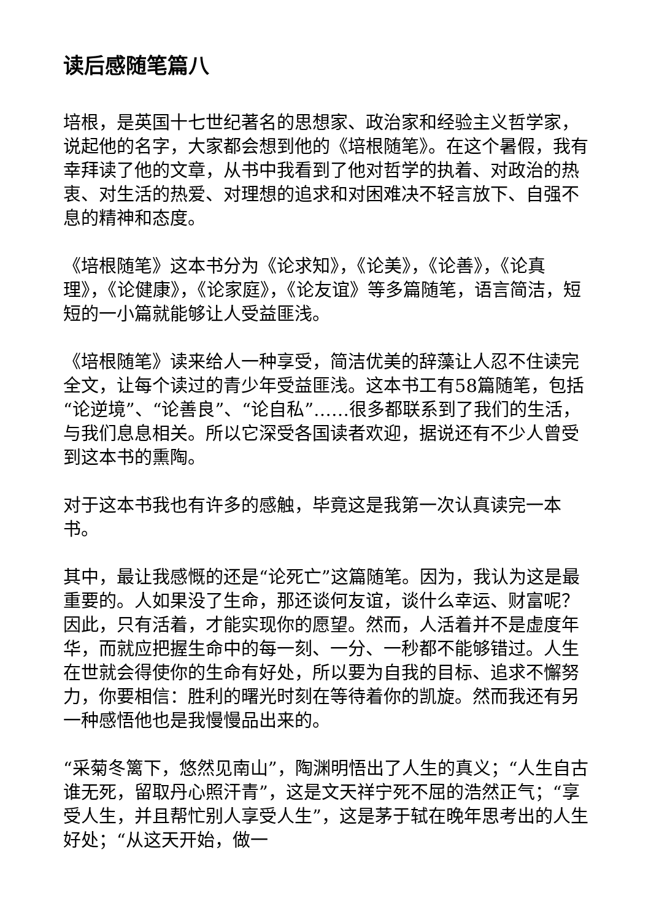读后感随笔篇八
培根，是英国十七世纪著名的思想家、政治家和经验主义哲学家，说起他的名字，大家都会想到他的《培根随笔》。在这个暑假，我有幸拜读了他的文章，从书中我看到了他对哲学的执着、对政治的热衷、对生活的热爱、对理想的追求和对困难决不轻言放下、自强不息的精神和态度。
《培根随笔》这本书分为《论求知》，《论美》，《论善》，《论真理》，《论健康》，《论家庭》，《论友谊》等多篇随笔，语言简洁，短短的一小篇就能够让人受益匪浅。
《培根随笔》读来给人一种享受，简洁优美的辞藻让人忍不住读完全文，让每个读过的青少年受益匪浅。这本书工有58篇随笔，包括“论逆境”、“论善良”、“论自私”……很多都联系到了我们的生活，与我们息息相关。所以它深受各国读者欢迎，据说还有不少人曾受到这本书的熏陶。
对于这本书我也有许多的感触，毕竟这是我第一次认真读完一本书。
其中，最让我感慨的还是“论死亡”这篇随笔。因为，我认为这是最重要的。人如果没了生命，那还谈何友谊，谈什么幸运、财富呢？因此，只有活着，才能实现你的愿望。然而，人活着并不是虚度年华，而就应把握生命中的每一刻、一分、一秒都不能够错过。人生在世就会得使你的生命有好处，所以要为自我的目标、追求不懈努力，你要相信：胜利的曙光时刻在等待着你的凯旋。然而我还有另一种感悟他也是我慢慢品出来的。
“采菊冬篱下，悠然见南山”，陶渊明悟出了人生的真义；“人生自古谁无死，留取丹心照汗青”，这是文天祥宁死不屈的浩然正气；“享受人生，并且帮忙别人享受人生”，这是茅于轼在晚年思考出的人生好处；“从这天开始，做一